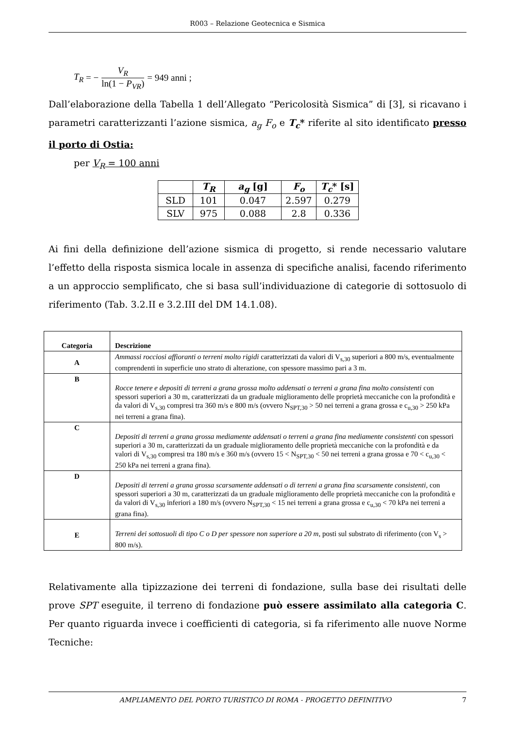R003 – Relazione Geotecnica e Sismica
T<sub>R</sub> = − V<sub>R</sub> ln(1 − P<sub>VR</sub>) = 949 anni ;
Dall’elaborazione della Tabella 1 dell’Allegato “Pericolosità Sismica” di [3], si ricavano i parametri caratterizzanti l’azione sismica, a<sub>g</sub> F<sub>o</sub> e T<sub>c</sub>* riferite al sito identificato presso il porto di Ostia:
per V<sub>R</sub> = 100 anni
| | T<sub>R</sub> | a<sub>g</sub> [g] | F<sub>o</sub> | T<sub>c</sub> * [s] |
| --- | --- | --- | --- | --- |
| SLD | 101 | 0.047 | 2.597 | 0.279 |
| SLV | 975 | 0.088 | 2.8 | 0.336 |
Ai fini della definizione dell’azione sismica di progetto, si rende necessario valutare l’effetto della risposta sismica locale in assenza di specifiche analisi, facendo riferimento a un approccio semplificato, che si basa sull’individuazione di categorie di sottosuolo di riferimento (Tab. 3.2.II e 3.2.III del DM 14.1.08).
| Categoria | Descrizione |
| --- | --- |
| A | Ammassi rocciosi affioranti o terreni molto rigidi caratterizzati da valori di V<sub>s,30</sub> superiori a 800 m/s, eventualmente comprendenti in superficie uno strato di alterazione, con spessore massimo pari a 3 m. |
| B | Rocce tenere e depositi di terreni a grana grossa molto addensati o terreni a grana fina molto consistenti con spessori superiori a 30 m, caratterizzati da un graduale miglioramento delle proprietà meccaniche con la profondità e da valori di V<sub>s,30</sub> compresi tra 360 m/s e 800 m/s (ovvero N<sub>SPT,30</sub> > 50 nei terreni a grana grossa e c<sub>u,30</sub> > 250 kPa nei terreni a grana fina). |
| C | Depositi di terreni a grana grossa mediamente addensati o terreni a grana fina mediamente consistenti con spessori superiori a 30 m, caratterizzati da un graduale miglioramento delle proprietà meccaniche con la profondità e da valori di V<sub>s,30</sub> compresi tra 180 m/s e 360 m/s (ovvero 15 < N<sub>SPT,30</sub> < 50 nei terreni a grana grossa e 70 < c<sub>u,30</sub> < 250 kPa nei terreni a grana fina). |
| D | Depositi di terreni a grana grossa scarsamente addensati o di terreni a grana fina scarsamente consistenti, con spessori superiori a 30 m, caratterizzati da un graduale miglioramento delle proprietà meccaniche con la profondità e da valori di V<sub>s,30</sub> inferiori a 180 m/s (ovvero N<sub>SPT,30</sub> < 15 nei terreni a grana grossa e c<sub>u,30</sub> < 70 kPa nei terreni a grana fina). |
| E | Terreni dei sottosuoli di tipo C o D per spessore non superiore a 20 m, posti sul substrato di riferimento (con V<sub>s</sub> > 800 m/s). |
Relativamente alla tipizzazione dei terreni di fondazione, sulla base dei risultati delle prove SPT eseguite, il terreno di fondazione può essere assimilato alla categoria C. Per quanto riguarda invece i coefficienti di categoria, si fa riferimento alle nuove Norme Tecniche:
AMPLIAMENTO DEL PORTO TURISTICO DI ROMA - PROGETTO DEFINITIVO 7